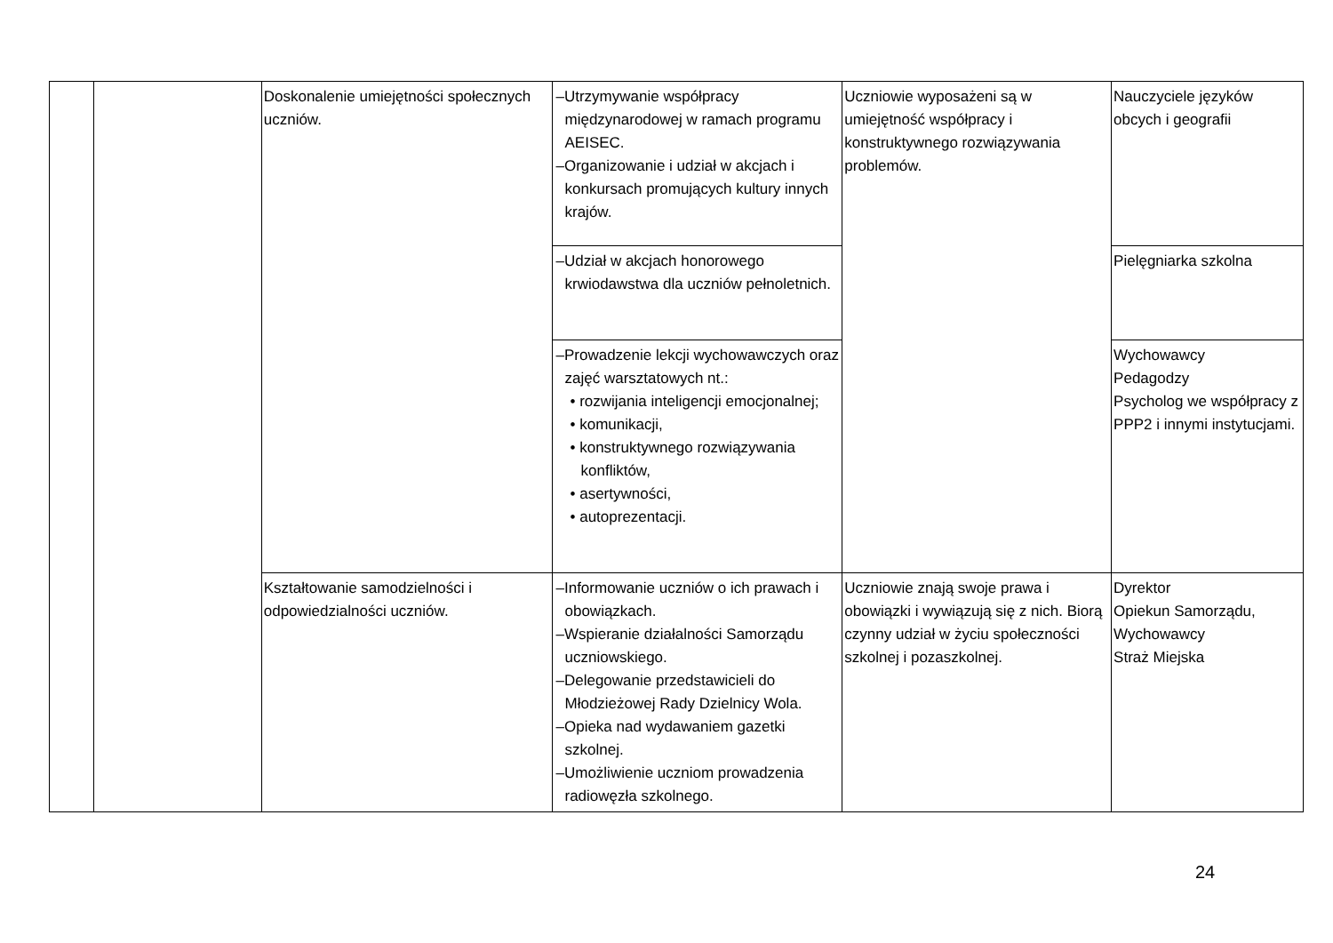| | | Doskonalenie umiejętności społecznych uczniów. | –Utrzymywanie współpracy międzynarodowej w ramach programu AEISEC. –Organizowanie i udział w akcjach i konkursach promujących kultury innych krajów. | Uczniowie wyposażeni są w umiejętność współpracy i konstruktywnego rozwiązywania problemów. | Nauczyciele języków obcych i geografii |
| | | | –Udział w akcjach honorowego krwiodawstwa dla uczniów pełnoletnich. | | Pielęgniarka szkolna |
| | | | –Prowadzenie lekcji wychowawczych oraz zajęć warsztatowych nt.: • rozwijania inteligencji emocjonalnej; • komunikacji, • konstruktywnego rozwiązywania konfliktów, • asertywności, • autoprezentacji. | | Wychowawcy Pedagodzy Psycholog we współpracy z PPP2 i innymi instytucjami. |
| | | Kształtowanie samodzielności i odpowiedzialności uczniów. | –Informowanie uczniów o ich prawach i obowiązkach. –Wspieranie działalności Samorządu uczniowskiego. –Delegowanie przedstawicieli do Młodzieżowej Rady Dzielnicy Wola. –Opieka nad wydawaniem gazetki szkolnej. –Umożliwienie uczniom prowadzenia radiowęzła szkolnego. | Uczniowie znają swoje prawa i obowiązki i wywiązują się z nich. Biorą czynny udział w życiu społeczności szkolnej i pozaszkolnej. | Dyrektor Opiekun Samorządu, Wychowawcy Straż Miejska |
24